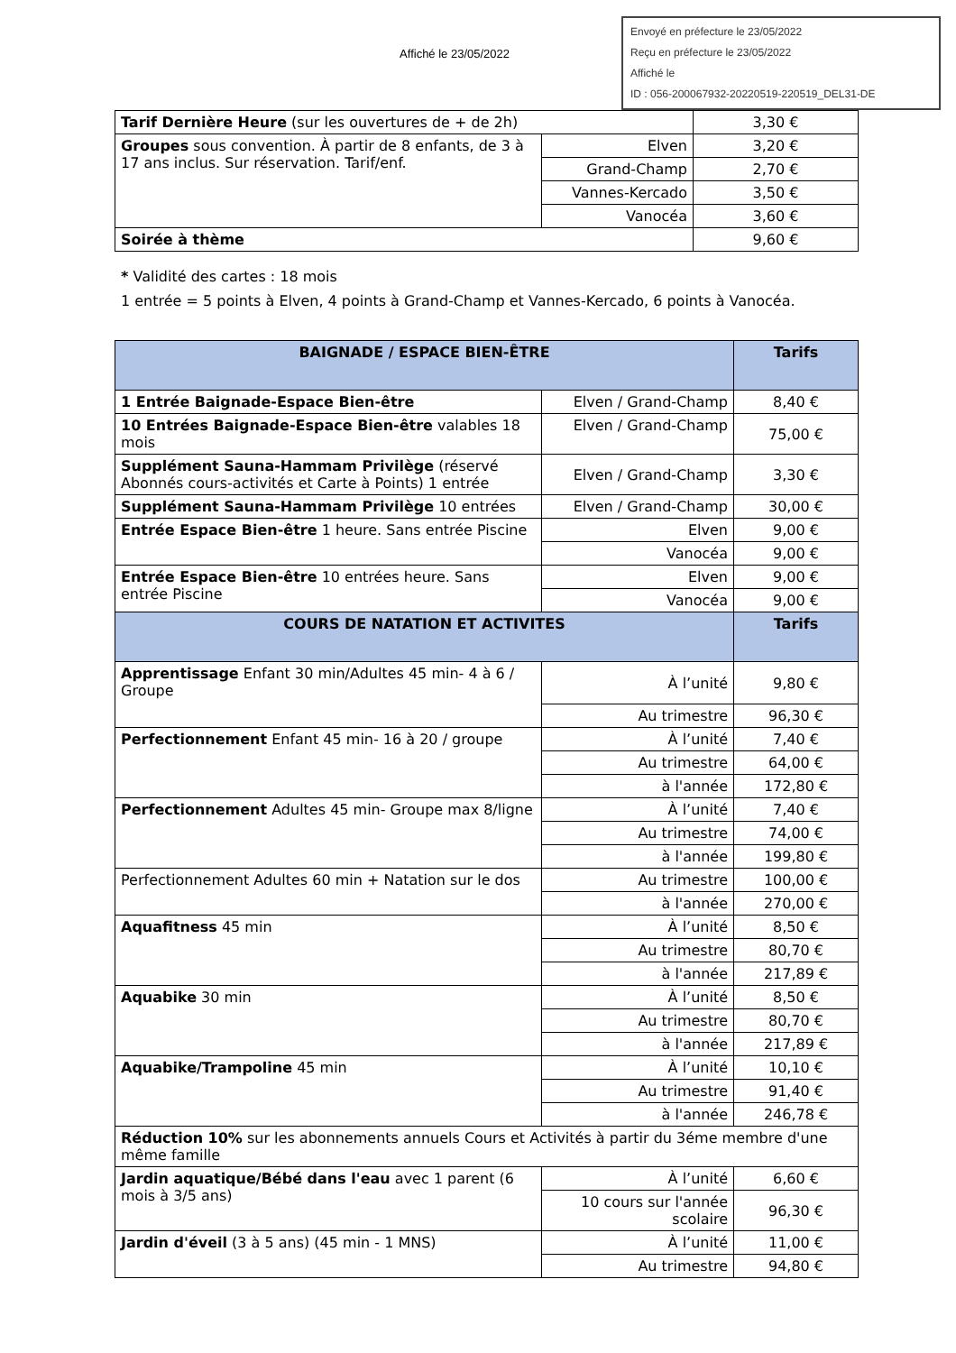Affiché le 23/05/2022
Envoyé en préfecture le 23/05/2022
Reçu en préfecture le 23/05/2022
Affiché le
ID : 056-200067932-20220519-220519_DEL31-DE
| Tarif Dernière Heure (sur les ouvertures de + de 2h) | | 3,30 € |
| Groupes sous convention. À partir de 8 enfants, de 3 à 17 ans inclus. Sur réservation. Tarif/enf. | Elven | 3,20 € |
| | Grand-Champ | 2,70 € |
| | Vannes-Kercado | 3,50 € |
| | Vanocéa | 3,60 € |
| Soirée à thème | | 9,60 € |
* Validité des cartes : 18 mois
1 entrée = 5 points à Elven, 4 points à Grand-Champ et Vannes-Kercado, 6 points à Vanocéa.
| BAIGNADE / ESPACE BIEN-ÊTRE | | Tarifs |
| --- | --- | --- |
| 1 Entrée Baignade-Espace Bien-être | Elven / Grand-Champ | 8,40 € |
| 10 Entrées Baignade-Espace Bien-être valables 18 mois | Elven / Grand-Champ | 75,00 € |
| Supplément Sauna-Hammam Privilège (réservé Abonnés cours-activités et Carte à Points) 1 entrée | Elven / Grand-Champ | 3,30 € |
| Supplément Sauna-Hammam Privilège 10 entrées | Elven / Grand-Champ | 30,00 € |
| Entrée Espace Bien-être 1 heure. Sans entrée Piscine | Elven | 9,00 € |
| | Vanocéa | 9,00 € |
| Entrée Espace Bien-être 10 entrées heure. Sans entrée Piscine | Elven | 9,00 € |
| | Vanocéa | 9,00 € |
| COURS DE NATATION ET ACTIVITES | | Tarifs |
| Apprentissage Enfant 30 min/Adultes 45 min- 4 à 6 / Groupe | À l’unité | 9,80 € |
| | Au trimestre | 96,30 € |
| Perfectionnement Enfant 45 min- 16 à 20 / groupe | À l’unité | 7,40 € |
| | Au trimestre | 64,00 € |
| | à l'année | 172,80 € |
| Perfectionnement Adultes 45 min- Groupe max 8/ligne | À l’unité | 7,40 € |
| | Au trimestre | 74,00 € |
| | à l'année | 199,80 € |
| Perfectionnement Adultes 60 min + Natation sur le dos | Au trimestre | 100,00 € |
| | à l'année | 270,00 € |
| Aquafitness 45 min | À l’unité | 8,50 € |
| | Au trimestre | 80,70 € |
| | à l'année | 217,89 € |
| Aquabike 30 min | À l’unité | 8,50 € |
| | Au trimestre | 80,70 € |
| | à l'année | 217,89 € |
| Aquabike/Trampoline 45 min | À l’unité | 10,10 € |
| | Au trimestre | 91,40 € |
| | à l'année | 246,78 € |
| Réduction 10% sur les abonnements annuels Cours et Activités à partir du 3éme membre d'une même famille | | |
| Jardin aquatique/Bébé dans l'eau avec 1 parent (6 mois à 3/5 ans) | À l’unité | 6,60 € |
| | 10 cours sur l'année scolaire | 96,30 € |
| Jardin d'éveil (3 à 5 ans) (45 min - 1 MNS) | À l’unité | 11,00 € |
| | Au trimestre | 94,80 € |